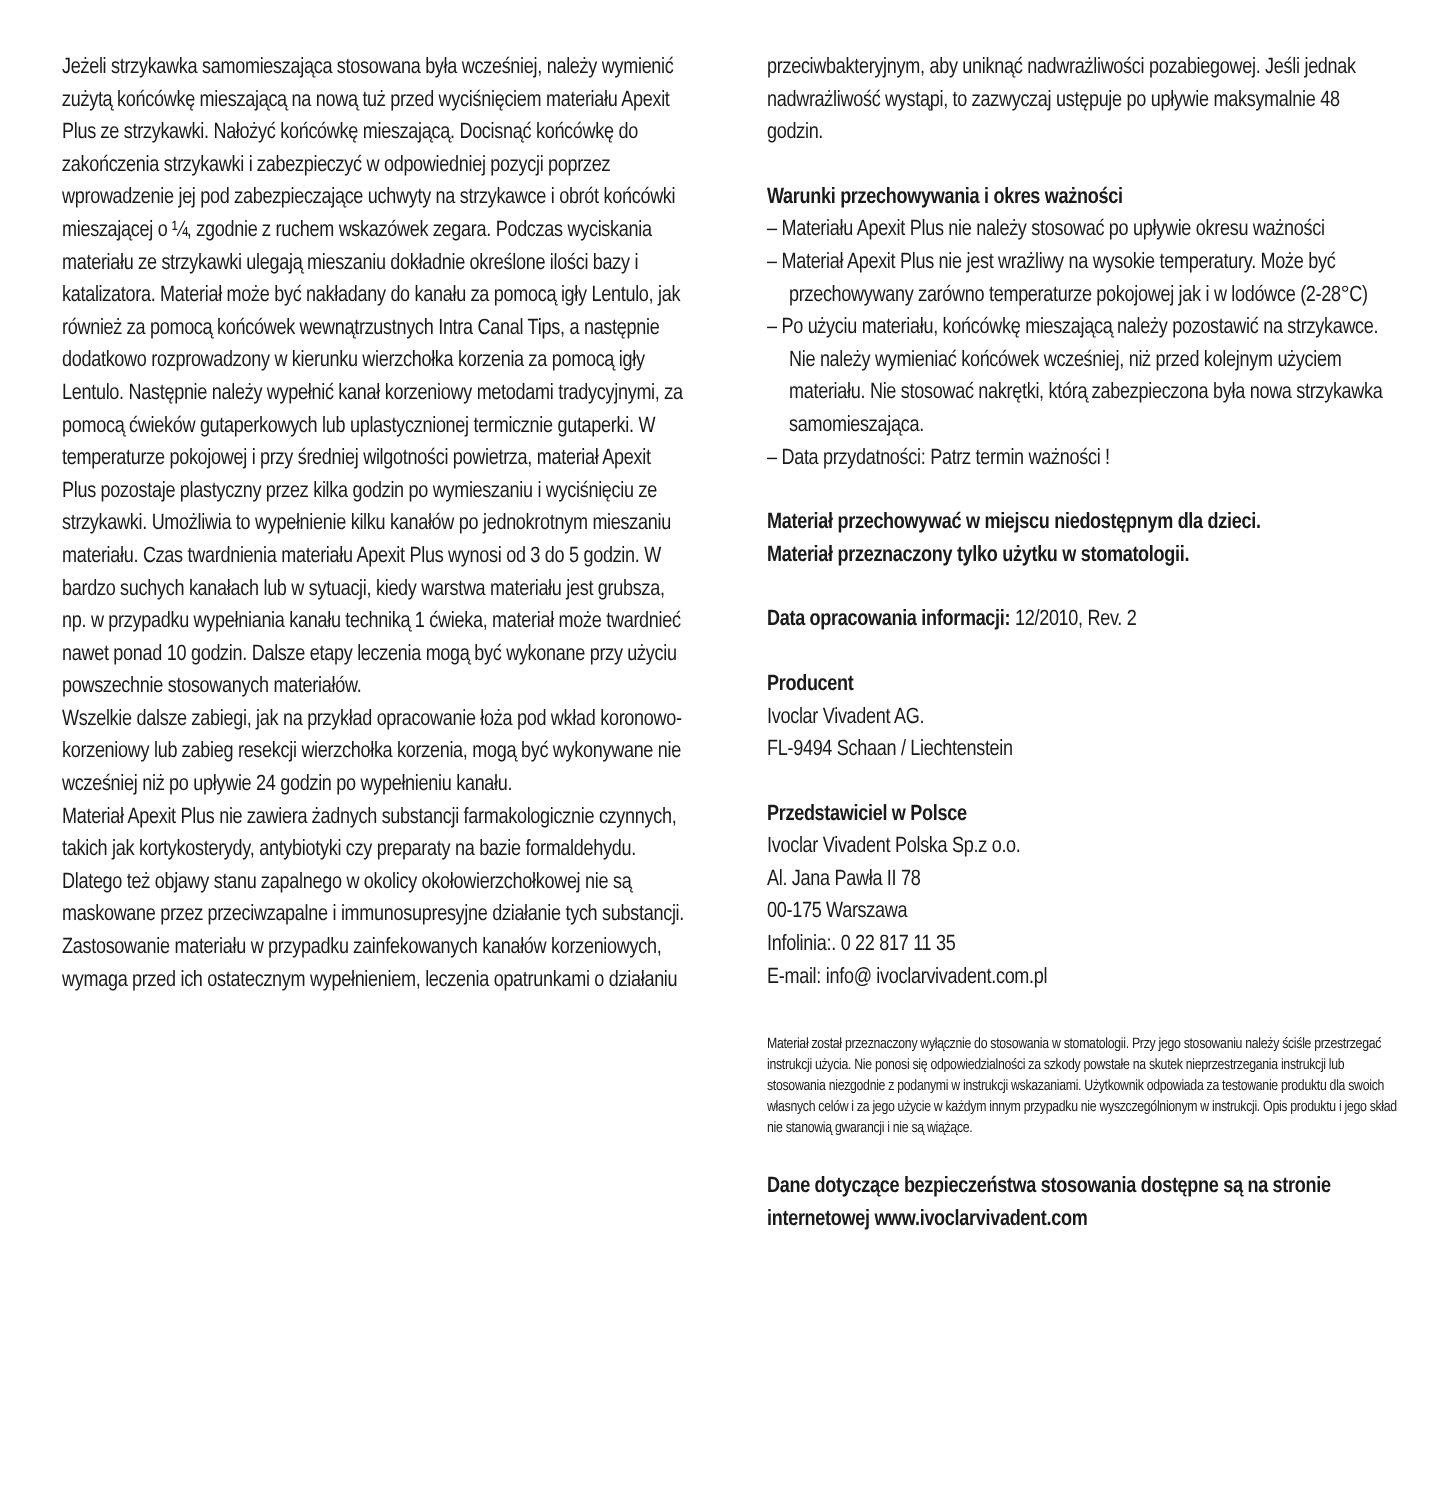Jeżeli strzykawka samomieszająca stosowana była wcześniej, należy wymienić zużytą końcówkę mieszającą na nową tuż przed wyciśnięciem materiału Apexit Plus ze strzykawki. Nałożyć końcówkę mieszającą. Docisnąć końcówkę do zakończenia strzykawki i zabezpieczyć w odpowiedniej pozycji poprzez wprowadzenie jej pod zabezpieczające uchwyty na strzykawce i obrót końcówki mieszającej o ¼, zgodnie z ruchem wskazówek zegara. Podczas wyciskania materiału ze strzykawki ulegają mieszaniu dokładnie określone ilości bazy i katalizatora. Materiał może być nakładany do kanału za pomocą igły Lentulo, jak również za pomocą końcówek wewnątrzust­nych Intra Canal Tips, a następnie dodatkowo rozprowadzony w kierunku wierzchołka korzenia za pomocą igły Lentulo. Następnie należy wypełnić kanał korzeniowy metodami tradycyjnymi, za pomocą ćwieków gutaperkowych lub uplastycznionej termicznie gutaperki. W temperaturze pokojowej i przy średniej wilgotności powietrza, materiał Apexit Plus pozostaje plastyczny przez kilka godzin po wymieszaniu i wyciśnięciu ze strzykawki. Umożliwia to wypełnienie kilku kanałów po jednokrotnym mieszaniu materiału. Czas twardnienia materiału Apexit Plus wynosi od 3 do 5 godzin. W bardzo suchych kanałach lub w sytuacji, kiedy warstwa materiału jest grubsza, np. w przypadku wypełniania kanału techniką 1 ćwieka, materiał może twardnieć nawet ponad 10 godzin. Dalsze etapy leczenia mogą być wykonane przy użyciu powszechnie stosowanych materiałów.
Wszelkie dalsze zabiegi, jak na przykład opracowanie łoża pod wkład koronowo-korzeniowy lub zabieg resekcji wierzchołka korzenia, mogą być wykonywane nie wcześniej niż po upływie 24 godzin po wypełnieniu kanału.
Materiał Apexit Plus nie zawiera żadnych substancji farmakologicznie czynnych, takich jak kortykosterydy, antybiotyki czy preparaty na bazie formaldehydu. Dlatego też objawy stanu zapalnego w okolicy okołowierzchołkowej nie są maskowane przez przeciwzapalne i immunosupresyjne działanie tych substancji.
Zastosowanie materiału w przypadku zainfekowanych kanałów korzeniowych, wymaga przed ich ostatecznym wypełnieniem, leczenia opatrunkami o działaniu
przeciwbakteryjnym, aby uniknąć nadwrażliwości pozabiegowej. Jeśli jednak nadwrażliwość wystąpi, to zazwyczaj ustępuje po upływie maksymalnie 48 godzin.
Warunki przechowywania i okres ważności
– Materiału Apexit Plus nie należy stosować po upływie okresu ważności
– Materiał Apexit Plus nie jest wrażliwy na wysokie temperatury. Może być przechowywany zarówno temperaturze pokojowej jak i w lodówce (2-28°C)
– Po użyciu materiału, końcówkę mieszającą należy pozostawić na strzykawce. Nie należy wymieniać końcówek wcześniej, niż przed kolejnym użyciem materiału. Nie stosować nakrętki, którą zabezpieczona była nowa strzykawka samomieszająca.
– Data przydatności: Patrz termin ważności !
Materiał przechowywać w miejscu niedostępnym dla dzieci.
Materiał przeznaczony tylko użytku w stomatologii.
Data opracowania informacji: 12/2010, Rev. 2
Producent
Ivoclar Vivadent AG.
FL-9494 Schaan / Liechtenstein
Przedstawiciel w Polsce
Ivoclar Vivadent Polska Sp.z o.o.
Al. Jana Pawła II 78
00-175 Warszawa
Infolinia:. 0 22 817 11 35
E-mail: info@ ivoclarvivadent.com.pl
Materiał został przeznaczony wyłącznie do stosowania w stomatologii. Przy jego stosowaniu należy ściśle przestrzegać instrukcji użycia. Nie ponosi się odpowiedzialności za szkody powstałe na skutek nieprzestrzegania instrukcji lub stosowania niezgodnie z podanymi w instrukcji wskazaniami. Użytkownik odpowiada za testowanie produktu dla swoich własnych celów i za jego użycie w każdym innym przypadku nie wyszczególnionym w instrukcji. Opis produktu i jego skład nie stanowią gwarancji i nie są wiążące.
Dane dotyczące bezpieczeństwa stosowania dostępne są na stronie internetowej www.ivoclarvivadent.com